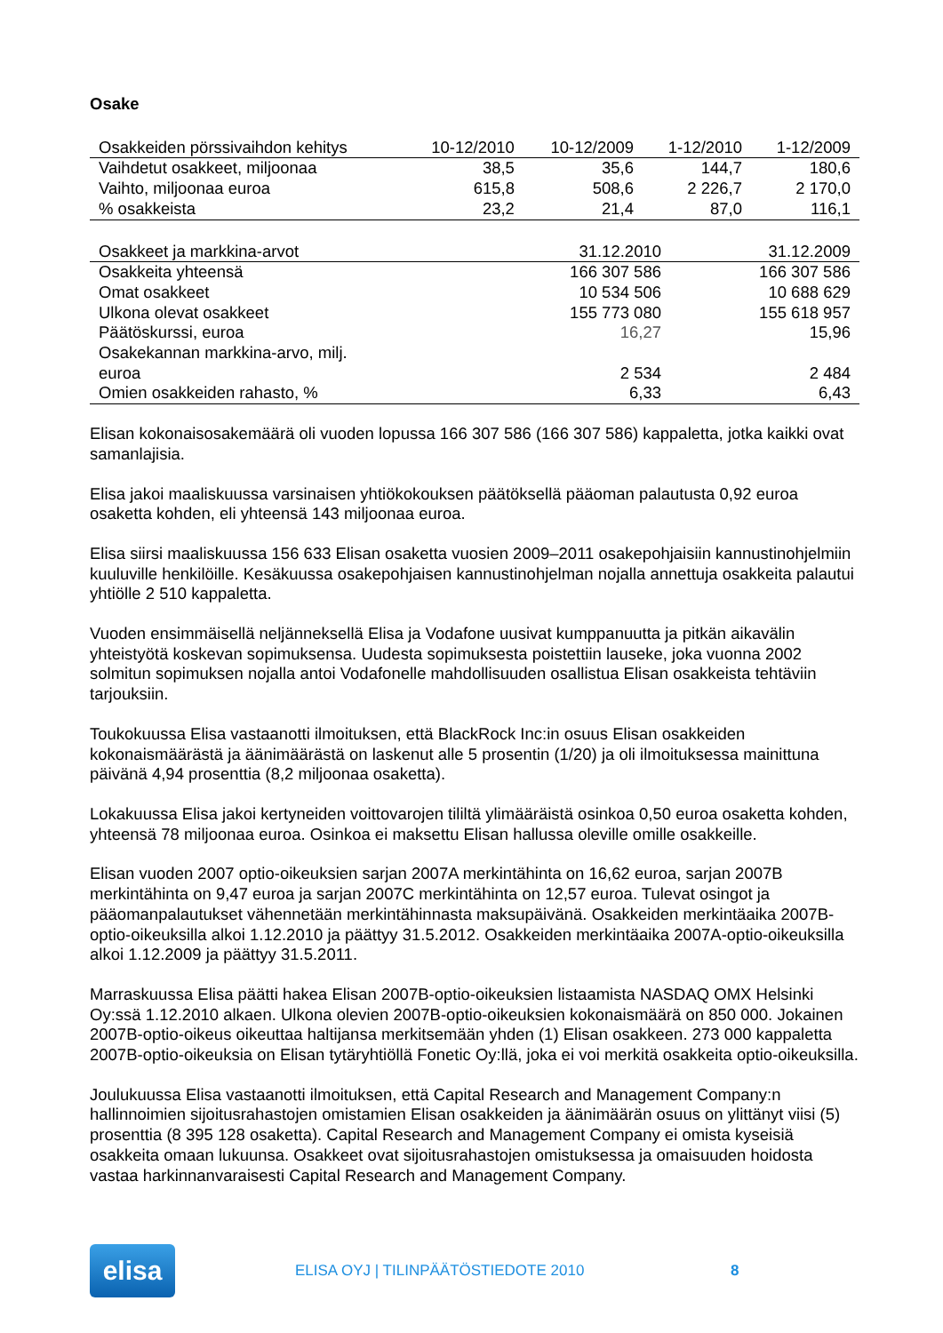Osake
| Osakkeiden pörssivaihdon kehitys | 10-12/2010 | 10-12/2009 | 1-12/2010 | 1-12/2009 |
| --- | --- | --- | --- | --- |
| Vaihdetut osakkeet, miljoonaa | 38,5 | 35,6 | 144,7 | 180,6 |
| Vaihto, miljoonaa euroa | 615,8 | 508,6 | 2 226,7 | 2 170,0 |
| % osakkeista | 23,2 | 21,4 | 87,0 | 116,1 |
| Osakkeet ja markkina-arvot | 31.12.2010 | 31.12.2009 |
| --- | --- | --- |
| Osakkeita yhteensä | 166 307 586 | 166 307 586 |
| Omat osakkeet | 10 534 506 | 10 688 629 |
| Ulkona olevat osakkeet | 155 773 080 | 155 618 957 |
| Päätöskurssi, euroa | 16,27 | 15,96 |
| Osakekannan markkina-arvo, milj. euroa | 2 534 | 2 484 |
| Omien osakkeiden rahasto, % | 6,33 | 6,43 |
Elisan kokonaisosakemäärä oli vuoden lopussa 166 307 586 (166 307 586) kappaletta, jotka kaikki ovat samanlajisia.
Elisa jakoi maaliskuussa varsinaisen yhtiökokouksen päätöksellä pääoman palautusta 0,92 euroa osaketta kohden, eli yhteensä 143 miljoonaa euroa.
Elisa siirsi maaliskuussa 156 633 Elisan osaketta vuosien 2009–2011 osakepohjaisiin kannustinohjelmiin kuuluville henkilöille. Kesäkuussa osakepohjaisen kannustinohjelman nojalla annettuja osakkeita palautui yhtiölle 2 510 kappaletta.
Vuoden ensimmäisellä neljänneksellä Elisa ja Vodafone uusivat kumppanuutta ja pitkän aikavälin yhteistyötä koskevan sopimuksensa. Uudesta sopimuksesta poistettiin lauseke, joka vuonna 2002 solmitun sopimuksen nojalla antoi Vodafonelle mahdollisuuden osallistua Elisan osakkeista tehtäviin tarjouksiin.
Toukokuussa Elisa vastaanotti ilmoituksen, että BlackRock Inc:in osuus Elisan osakkeiden kokonaismäärästä ja äänimäärästä on laskenut alle 5 prosentin (1/20) ja oli ilmoituksessa mainittuna päivänä 4,94 prosenttia (8,2 miljoonaa osaketta).
Lokakuussa Elisa jakoi kertyneiden voittovarojen tililtä ylimääräistä osinkoa 0,50 euroa osaketta kohden, yhteensä 78 miljoonaa euroa. Osinkoa ei maksettu Elisan hallussa oleville omille osakkeille.
Elisan vuoden 2007 optio-oikeuksien sarjan 2007A merkintähinta on 16,62 euroa, sarjan 2007B merkintähinta on 9,47 euroa ja sarjan 2007C merkintähinta on 12,57 euroa. Tulevat osingot ja pääomanpalautukset vähennetään merkintähinnasta maksupäivänä. Osakkeiden merkintäaika 2007B-optio-oikeuksilla alkoi 1.12.2010 ja päättyy 31.5.2012. Osakkeiden merkintäaika 2007A-optio-oikeuksilla alkoi 1.12.2009 ja päättyy 31.5.2011.
Marraskuussa Elisa päätti hakea Elisan 2007B-optio-oikeuksien listaamista NASDAQ OMX Helsinki Oy:ssä 1.12.2010 alkaen. Ulkona olevien 2007B-optio-oikeuksien kokonaismäärä on 850 000. Jokainen 2007B-optio-oikeus oikeuttaa haltijansa merkitsemään yhden (1) Elisan osakkeen. 273 000 kappaletta 2007B-optio-oikeuksia on Elisan tytäryhtiöllä Fonetic Oy:llä, joka ei voi merkitä osakkeita optio-oikeuksilla.
Joulukuussa Elisa vastaanotti ilmoituksen, että Capital Research and Management Company:n hallinnoimien sijoitusrahastojen omistamien Elisan osakkeiden ja äänimäärän osuus on ylittänyt viisi (5) prosenttia (8 395 128 osaketta). Capital Research and Management Company ei omista kyseisiä osakkeita omaan lukuunsa. Osakkeet ovat sijoitusrahastojen omistuksessa ja omaisuuden hoidosta vastaa harkinnanvaraisesti Capital Research and Management Company.
elisa
ELISA OYJ | TILINPÄÄTÖSTIEDOTE 2010 8